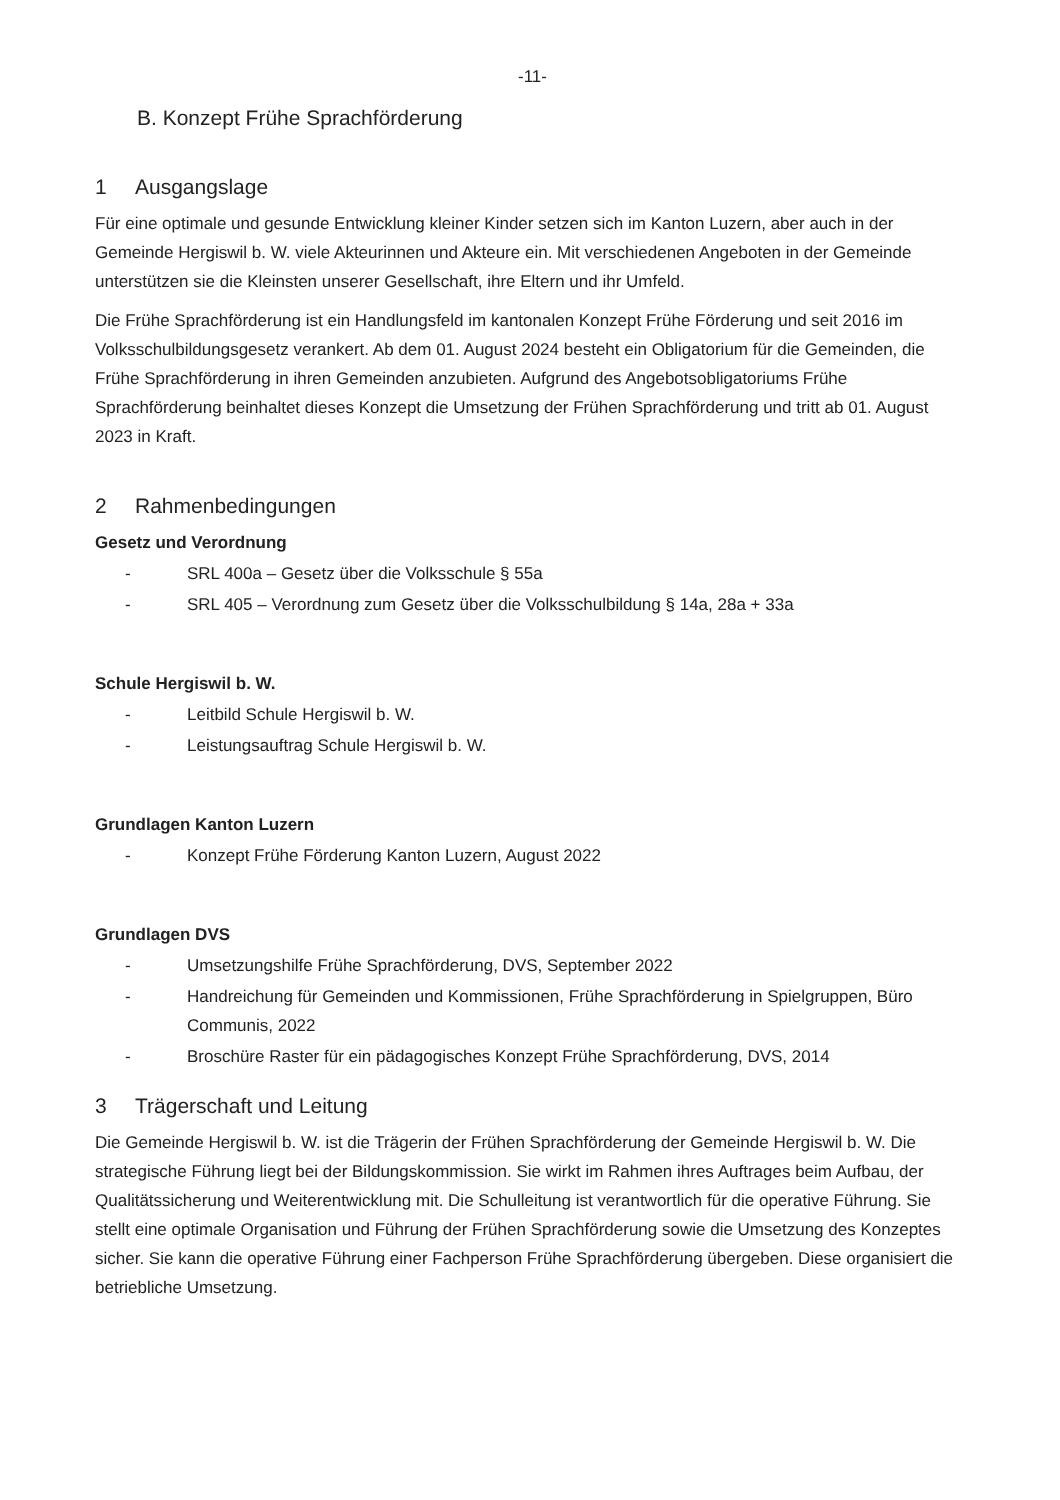-11-
B. Konzept Frühe Sprachförderung
1 Ausgangslage
Für eine optimale und gesunde Entwicklung kleiner Kinder setzen sich im Kanton Luzern, aber auch in der Gemeinde Hergiswil b. W. viele Akteurinnen und Akteure ein. Mit verschiedenen Angeboten in der Gemeinde unterstützen sie die Kleinsten unserer Gesellschaft, ihre Eltern und ihr Umfeld.
Die Frühe Sprachförderung ist ein Handlungsfeld im kantonalen Konzept Frühe Förderung und seit 2016 im Volksschulbildungsgesetz verankert. Ab dem 01. August 2024 besteht ein Obligatorium für die Gemeinden, die Frühe Sprachförderung in ihren Gemeinden anzubieten. Aufgrund des Angebotsobligatoriums Frühe Sprachförderung beinhaltet dieses Konzept die Umsetzung der Frühen Sprachförderung und tritt ab 01. August 2023 in Kraft.
2 Rahmenbedingungen
Gesetz und Verordnung
- SRL 400a – Gesetz über die Volksschule § 55a
- SRL 405 – Verordnung zum Gesetz über die Volksschulbildung § 14a, 28a + 33a
Schule Hergiswil b. W.
- Leitbild Schule Hergiswil b. W.
- Leistungsauftrag Schule Hergiswil b. W.
Grundlagen Kanton Luzern
- Konzept Frühe Förderung Kanton Luzern, August 2022
Grundlagen DVS
- Umsetzungshilfe Frühe Sprachförderung, DVS, September 2022
- Handreichung für Gemeinden und Kommissionen, Frühe Sprachförderung in Spielgruppen, Büro Communis, 2022
- Broschüre Raster für ein pädagogisches Konzept Frühe Sprachförderung, DVS, 2014
3 Trägerschaft und Leitung
Die Gemeinde Hergiswil b. W. ist die Trägerin der Frühen Sprachförderung der Gemeinde Hergiswil b. W. Die strategische Führung liegt bei der Bildungskommission. Sie wirkt im Rahmen ihres Auftrages beim Aufbau, der Qualitätssicherung und Weiterentwicklung mit. Die Schulleitung ist verantwortlich für die operative Führung. Sie stellt eine optimale Organisation und Führung der Frühen Sprachförderung sowie die Umsetzung des Konzeptes sicher. Sie kann die operative Führung einer Fachperson Frühe Sprachförderung übergeben. Diese organisiert die betriebliche Umsetzung.